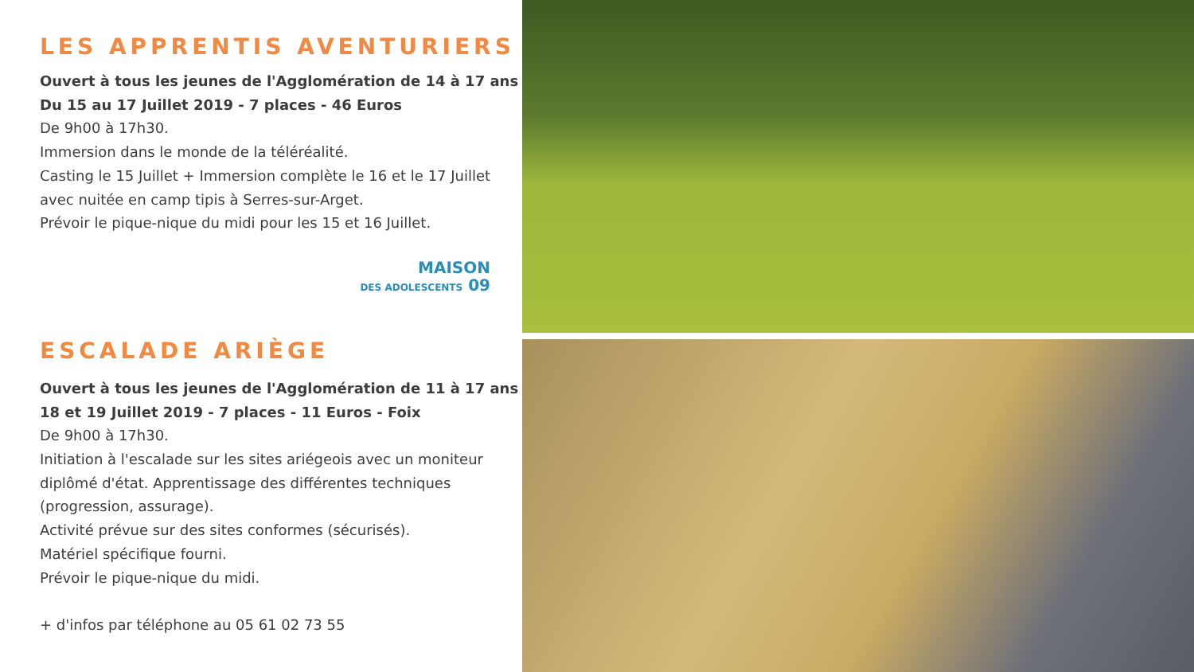LES APPRENTIS AVENTURIERS
Ouvert à tous les jeunes de l'Agglomération de 14 à 17 ans
Du 15 au 17 Juillet 2019 - 7 places - 46 Euros
De 9h00 à 17h30.
Immersion dans le monde de la téléréalité.
Casting le 15 Juillet + Immersion complète le 16 et le 17 Juillet avec nuitée en camp tipis à Serres-sur-Arget.
Prévoir le pique-nique du midi pour les 15 et 16 Juillet.
MAISON
DES ADOLESCENTS 09
ESCALADE ARIÈGE
Ouvert à tous les jeunes de l'Agglomération de 11 à 17 ans
18 et 19 Juillet 2019 - 7 places - 11 Euros - Foix
De 9h00 à 17h30.
Initiation à l'escalade sur les sites ariégeois avec un moniteur diplômé d'état. Apprentissage des différentes techniques (progression, assurage).
Activité prévue sur des sites conformes (sécurisés).
Matériel spécifique fourni.
Prévoir le pique-nique du midi.
+ d'infos par téléphone au 05 61 02 73 55